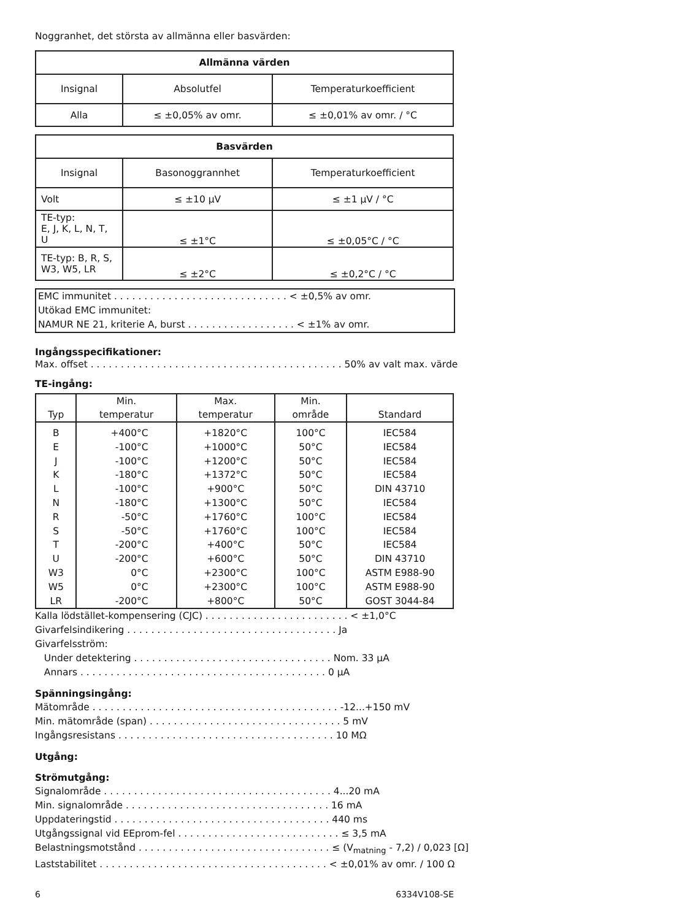Noggranhet, det största av allmänna eller basvärden:
| Allmänna värden | | |
| --- | --- | --- |
| Insignal | Absolutfel | Temperaturkoefficient |
| Alla | ≤ ±0,05% av omr. | ≤ ±0,01% av omr. / °C |
| Basvärden | | |
| --- | --- | --- |
| Insignal | Basonoggrannhet | Temperaturkoefficient |
| Volt | ≤ ±10 μV | ≤ ±1 μV / °C |
| TE-typ: E, J, K, L, N, T, U | ≤ ±1°C | ≤ ±0,05°C / °C |
| TE-typ: B, R, S, W3, W5, LR | ≤ ±2°C | ≤ ±0,2°C / °C |
EMC immunitet . . . . . . . . . . . . . . . . . . . . . . . . . . . . . < ±0,5% av omr.
Utökad EMC immunitet:
NAMUR NE 21, kriterie A, burst . . . . . . . . . . . . . . . . . . < ±1% av omr.
Ingångsspecifikationer:
Max. offset . . . . . . . . . . . . . . . . . . . . . . . . . . . . . . . . . . . . . . . . . . 50% av valt max. värde
TE-ingång:
| Typ | Min. temperatur | Max. temperatur | Min. område | Standard |
| --- | --- | --- | --- | --- |
| B E J K L N R S T U W3 W5 LR | +400°C -100°C -100°C -180°C -100°C -180°C -50°C -50°C -200°C -200°C 0°C 0°C -200°C | +1820°C +1000°C +1200°C +1372°C +900°C +1300°C +1760°C +1760°C +400°C +600°C +2300°C +2300°C +800°C | 100°C 50°C 50°C 50°C 50°C 50°C 100°C 100°C 50°C 50°C 100°C 100°C 50°C | IEC584 IEC584 IEC584 IEC584 DIN 43710 IEC584 IEC584 IEC584 IEC584 DIN 43710 ASTM E988-90 ASTM E988-90 GOST 3044-84 |
Kalla lödstället-kompensering (CJC) . . . . . . . . . . . . . . . . . . . . . . . . < ±1,0°C
Givarfelsindikering . . . . . . . . . . . . . . . . . . . . . . . . . . . . . . . . . . . Ja
Givarfelsström:
Under detektering . . . . . . . . . . . . . . . . . . . . . . . . . . . . . . . . . Nom. 33 μA
Annars . . . . . . . . . . . . . . . . . . . . . . . . . . . . . . . . . . . . . . . . . 0 μA
Spänningsingång:
Mätområde . . . . . . . . . . . . . . . . . . . . . . . . . . . . . . . . . . . . . . . . . -12...+150 mV
Min. mätområde (span) . . . . . . . . . . . . . . . . . . . . . . . . . . . . . . . . 5 mV
Ingångsresistans . . . . . . . . . . . . . . . . . . . . . . . . . . . . . . . . . . . . 10 MΩ
Utgång:
Strömutgång:
Signalområde . . . . . . . . . . . . . . . . . . . . . . . . . . . . . . . . . . . . . . 4...20 mA
Min. signalområde . . . . . . . . . . . . . . . . . . . . . . . . . . . . . . . . . . 16 mA
Uppdateringstid . . . . . . . . . . . . . . . . . . . . . . . . . . . . . . . . . . . . 440 ms
Utgångssignal vid EEprom-fel . . . . . . . . . . . . . . . . . . . . . . . . . . . ≤ 3,5 mA
Belastningsmotstånd . . . . . . . . . . . . . . . . . . . . . . . . . . . . . . . . ≤ (V<sub>matning</sub> - 7,2) / 0,023 [Ω]
Laststabilitet . . . . . . . . . . . . . . . . . . . . . . . . . . . . . . . . . . . . . . < ±0,01% av omr. / 100 Ω
6 6334V108-SE